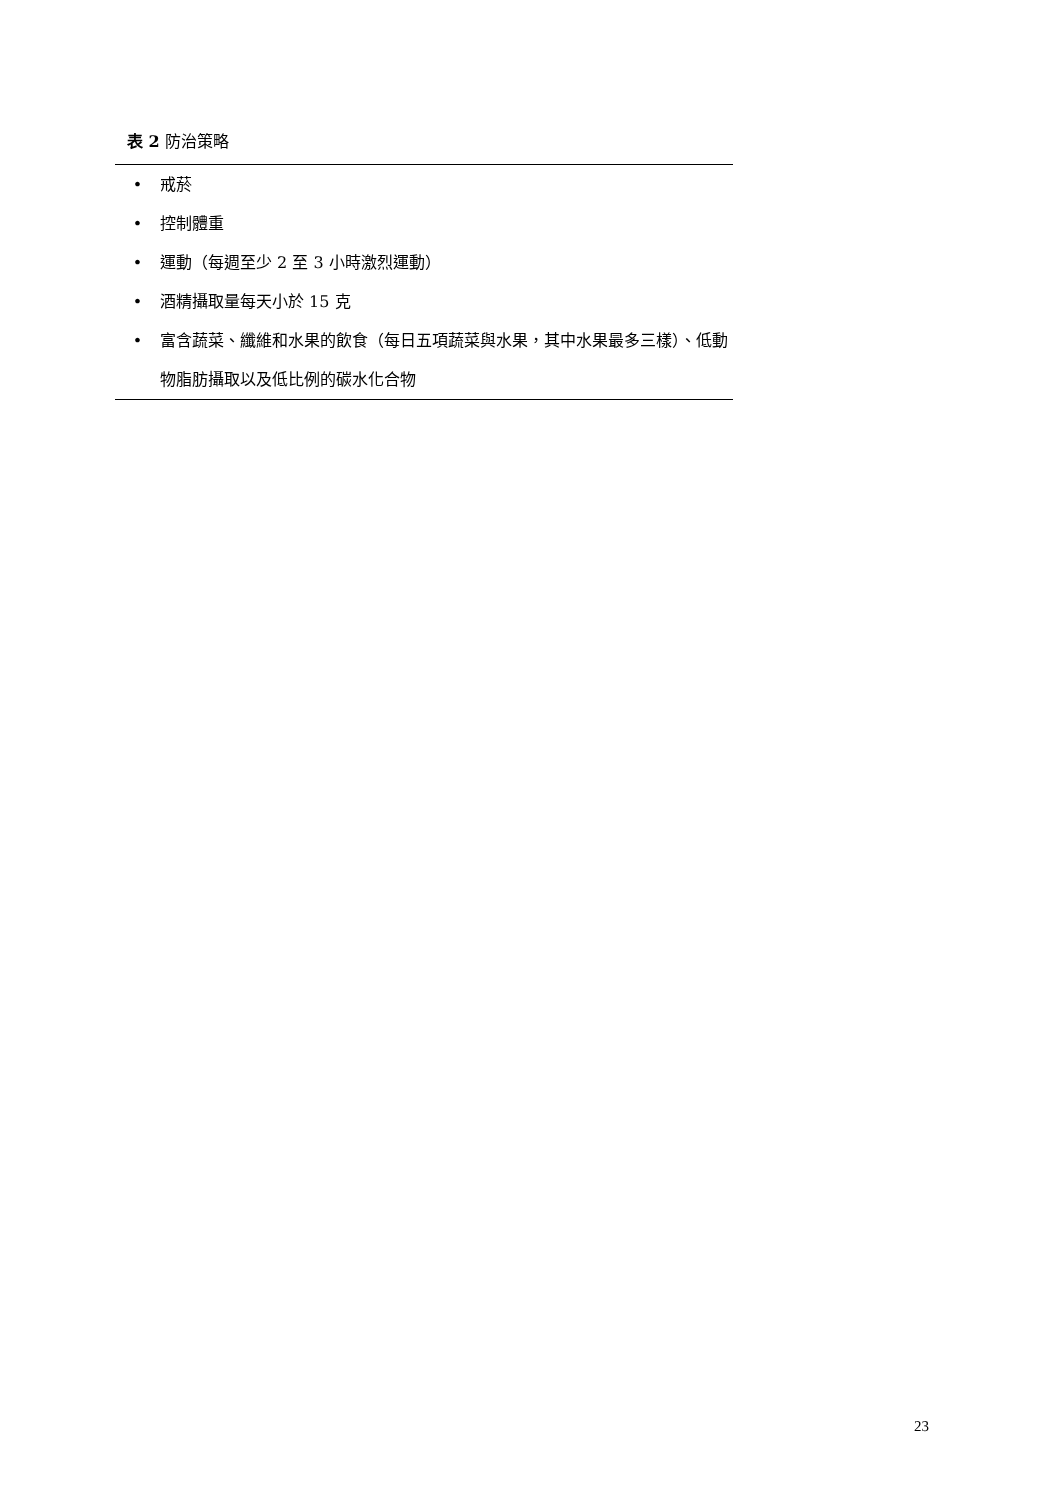表 2 防治策略
| • | 戒菸 |
| • | 控制體重 |
| • | 運動（每週至少 2 至 3 小時激烈運動） |
| • | 酒精攝取量每天小於 15 克 |
| • | 富含蔬菜、纖維和水果的飲食（每日五項蔬菜與水果，其中水果最多三樣）、低動物脂肪攝取以及低比例的碳水化合物 |
23